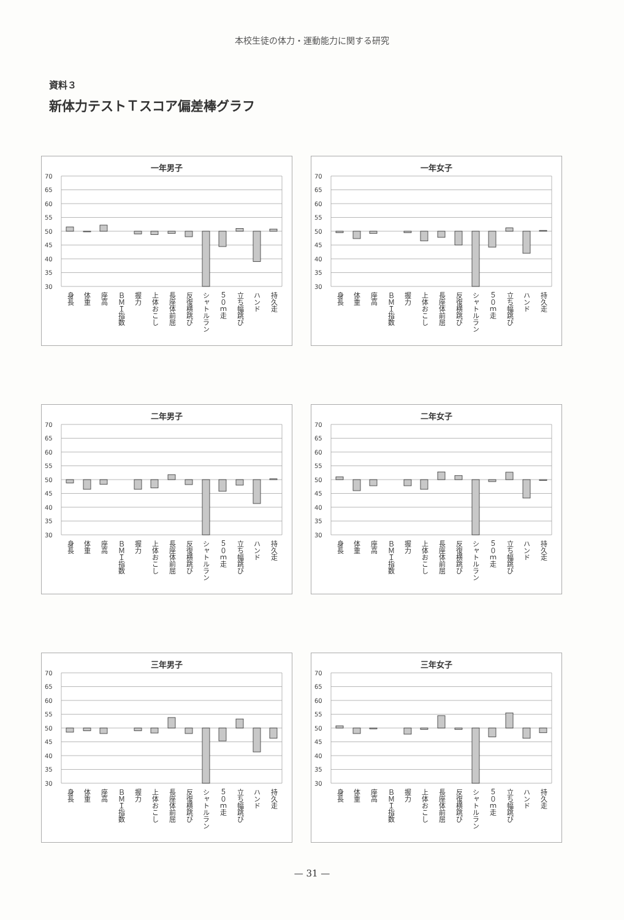本校生徒の体力・運動能力に関する研究
資料３
新体力テストＴスコア偏差棒グラフ
一年男子
70
65
60
55
50
45
40
35
30
身長 体重 座高 ＢＭＩ指数 握力 上体おこし 長座体前屈 反復横跳び シャトルラン ５０ｍ走 立ち幅跳び ハンド 持久走
一年女子
70
65
60
55
50
45
40
35
30
身長 体重 座高 ＢＭＩ指数 握力 上体おこし 長座体前屈 反復横跳び シャトルラン ５０ｍ走 立ち幅跳び ハンド 持久走
二年男子
70
65
60
55
50
45
40
35
30
身長 体重 座高 ＢＭＩ指数 握力 上体おこし 長座体前屈 反復横跳び シャトルラン ５０ｍ走 立ち幅跳び ハンド 持久走
二年女子
70
65
60
55
50
45
40
35
30
身長 体重 座高 ＢＭＩ指数 握力 上体おこし 長座体前屈 反復横跳び シャトルラン ５０ｍ走 立ち幅跳び ハンド 持久走
三年男子
70
65
60
55
50
45
40
35
30
身長 体重 座高 ＢＭＩ指数 握力 上体おこし 長座体前屈 反復横跳び シャトルラン ５０ｍ走 立ち幅跳び ハンド 持久走
三年女子
70
65
60
55
50
45
40
35
30
身長 体重 座高 ＢＭＩ指数 握力 上体おこし 長座体前屈 反復横跳び シャトルラン ５０ｍ走 立ち幅跳び ハンド 持久走
— 31 —